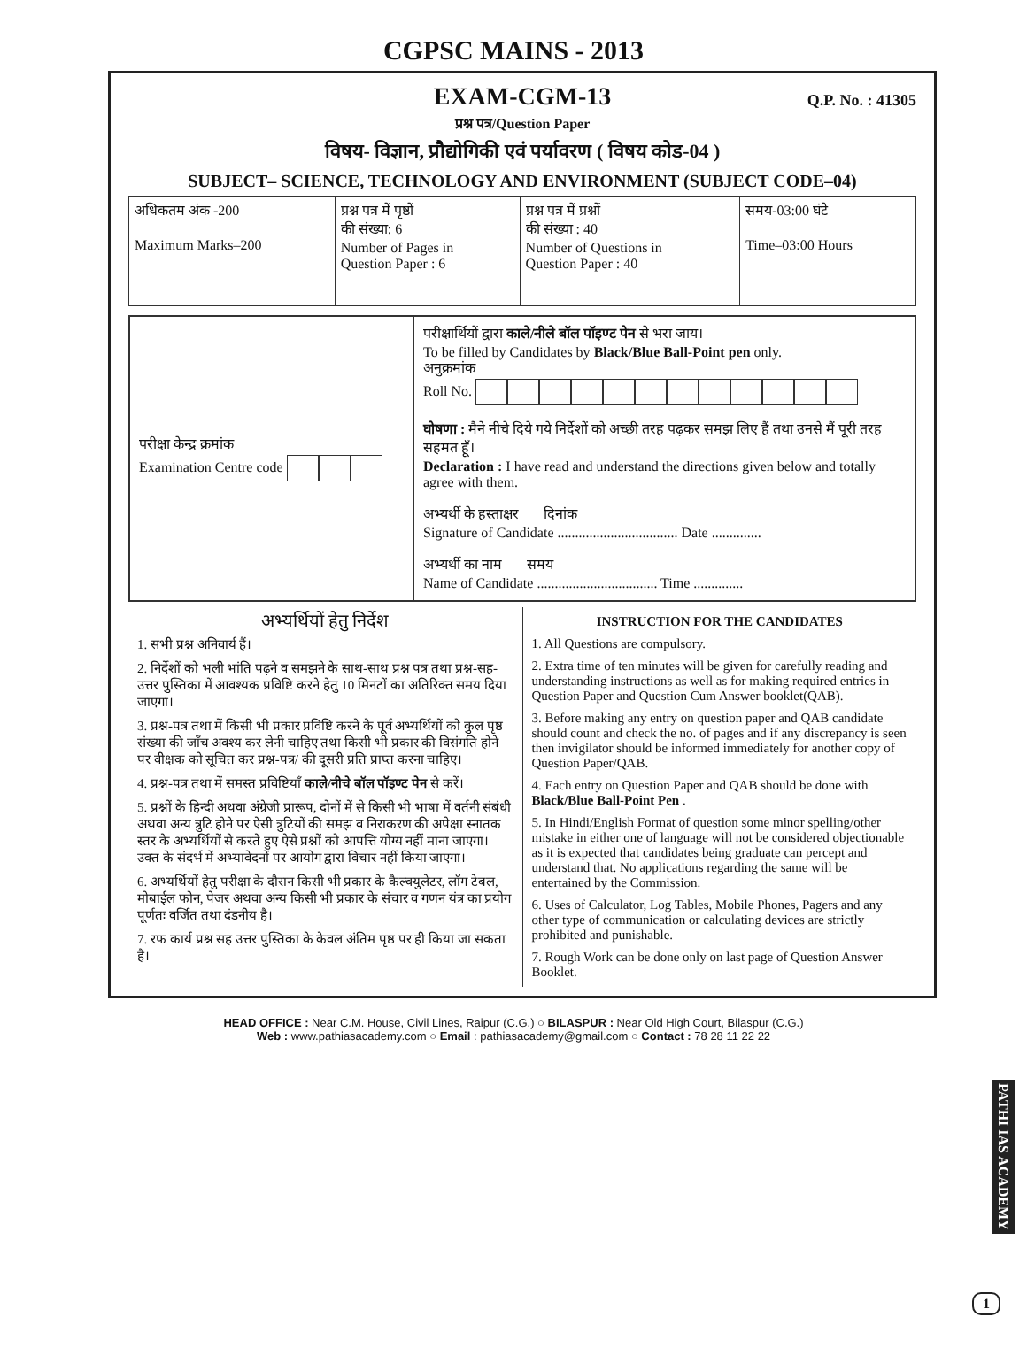CGPSC MAINS - 2013
EXAM-CGM-13
Q.P. No. : 41305
प्रश्न पत्र/Question Paper
विषय- विज्ञान, प्रौद्योगिकी एवं पर्यावरण ( विषय कोड-04 )
SUBJECT– SCIENCE, TECHNOLOGY AND ENVIRONMENT (SUBJECT CODE–04)
| अधिकतम अंक -200 Maximum Marks–200 | प्रश्न पत्र में पृष्ठों की संख्या: 6 Number of Pages in Question Paper : 6 | प्रश्न पत्र में प्रश्नों की संख्या : 40 Number of Questions in Question Paper : 40 | समय-03:00 घंटे Time–03:00 Hours |
| परीक्षा केन्द्र क्रमांक Examination Centre code | परीक्षार्थियों द्वारा काले/नीले बॉल पॉइण्ट पेन से भरा जाय। To be filled by Candidates by Black/Blue Ball-Point pen only. अनुक्रमांक Roll No. घोषणा : मैने नीचे दिये गये निर्देशों को अच्छी तरह पढ़कर समझ लिए हैं तथा उनसे मैं पूरी तरह सहमत हूँ। Declaration : I have read and understand the directions given below and totally agree with them. अभ्यर्थी के हस्ताक्षर दिनांक Signature of Candidate .................................. Date .............. अभ्यर्थी का नाम समय Name of Candidate .................................. Time .............. |
अभ्यर्थियों हेतु निर्देश
1. सभी प्रश्न अनिवार्य हैं।
2. निर्देशों को भली भांति पढ़ने व समझने के साथ-साथ प्रश्न पत्र तथा प्रश्न-सह-उत्तर पुस्तिका में आवश्यक प्रविष्टि करने हेतु 10 मिनटों का अतिरिक्त समय दिया जाएगा।
3. प्रश्न-पत्र तथा में किसी भी प्रकार प्रविष्टि करने के पूर्व अभ्यर्थियों को कुल पृष्ठ संख्या की जाँच अवश्य कर लेनी चाहिए तथा किसी भी प्रकार की विसंगति होने पर वीक्षक को सूचित कर प्रश्न-पत्र/ की दूसरी प्रति प्राप्त करना चाहिए।
4. प्रश्न-पत्र तथा में समस्त प्रविष्टियाँ काले/नीचे बॉल पॉइण्ट पेन से करें।
5. प्रश्नों के हिन्दी अथवा अंग्रेजी प्रारूप, दोनों में से किसी भी भाषा में वर्तनी संबंधी अथवा अन्य त्रुटि होने पर ऐसी त्रुटियों की समझ व निराकरण की अपेक्षा स्नातक स्तर के अभ्यर्थियों से करते हुए ऐसे प्रश्नों को आपत्ति योग्य नहीं माना जाएगा। उक्त के संदर्भ में अभ्यावेदनों पर आयोग द्वारा विचार नहीं किया जाएगा।
6. अभ्यर्थियों हेतु परीक्षा के दौरान किसी भी प्रकार के कैल्क्युलेटर, लॉग टेबल, मोबाईल फोन, पेजर अथवा अन्य किसी भी प्रकार के संचार व गणन यंत्र का प्रयोग पूर्णतः वर्जित तथा दंडनीय है।
7. रफ कार्य प्रश्न सह उत्तर पुस्तिका के केवल अंतिम पृष्ठ पर ही किया जा सकता है।
INSTRUCTION FOR THE CANDIDATES
1. All Questions are compulsory.
2. Extra time of ten minutes will be given for carefully reading and understanding instructions as well as for making required entries in Question Paper and Question Cum Answer booklet(QAB).
3. Before making any entry on question paper and QAB candidate should count and check the no. of pages and if any discrepancy is seen then invigilator should be informed immediately for another copy of Question Paper/QAB.
4. Each entry on Question Paper and QAB should be done with Black/Blue Ball-Point Pen .
5. In Hindi/English Format of question some minor spelling/other mistake in either one of language will not be considered objectionable as it is expected that candidates being graduate can percept and understand that. No applications regarding the same will be entertained by the Commission.
6. Uses of Calculator, Log Tables, Mobile Phones, Pagers and any other type of communication or calculating devices are strictly prohibited and punishable.
7. Rough Work can be done only on last page of Question Answer Booklet.
PATHI IAS ACADEMY
1
HEAD OFFICE : Near C.M. House, Civil Lines, Raipur (C.G.) ○ BILASPUR : Near Old High Court, Bilaspur (C.G.)
Web : www.pathiasacademy.com ○ Email : pathiasacademy@gmail.com ○ Contact : 78 28 11 22 22